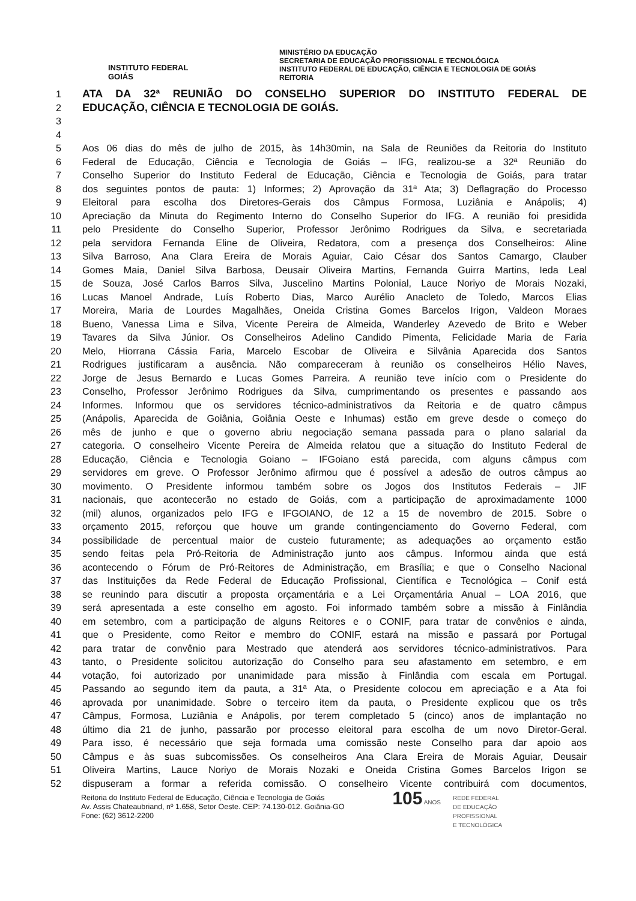INSTITUTO FEDERAL
GOIÁS
MINISTÉRIO DA EDUCAÇÃO
SECRETARIA DE EDUCAÇÃO PROFISSIONAL E TECNOLÓGICA
INSTITUTO FEDERAL DE EDUCAÇÃO, CIÊNCIA E TECNOLOGIA DE GOIÁS
REITORIA
1 ATA DA 32ª REUNIÃO DO CONSELHO SUPERIOR DO INSTITUTO FEDERAL DE
2 EDUCAÇÃO, CIÊNCIA E TECNOLOGIA DE GOIÁS.
3
4
5 Aos 06 dias do mês de julho de 2015, às 14h30min, na Sala de Reuniões da Reitoria do Instituto
6 Federal de Educação, Ciência e Tecnologia de Goiás – IFG, realizou-se a 32ª Reunião do
7 Conselho Superior do Instituto Federal de Educação, Ciência e Tecnologia de Goiás, para tratar
8 dos seguintes pontos de pauta: 1) Informes; 2) Aprovação da 31ª Ata; 3) Deflagração do Processo
9 Eleitoral para escolha dos Diretores-Gerais dos Câmpus Formosa, Luziânia e Anápolis; 4)
10 Apreciação da Minuta do Regimento Interno do Conselho Superior do IFG. A reunião foi presidida
11 pelo Presidente do Conselho Superior, Professor Jerônimo Rodrigues da Silva, e secretariada
12 pela servidora Fernanda Eline de Oliveira, Redatora, com a presença dos Conselheiros: Aline
13 Silva Barroso, Ana Clara Ereira de Morais Aguiar, Caio César dos Santos Camargo, Clauber
14 Gomes Maia, Daniel Silva Barbosa, Deusair Oliveira Martins, Fernanda Guirra Martins, Ieda Leal
15 de Souza, José Carlos Barros Silva, Juscelino Martins Polonial, Lauce Noriyo de Morais Nozaki,
16 Lucas Manoel Andrade, Luís Roberto Dias, Marco Aurélio Anacleto de Toledo, Marcos Elias
17 Moreira, Maria de Lourdes Magalhães, Oneida Cristina Gomes Barcelos Irigon, Valdeon Moraes
18 Bueno, Vanessa Lima e Silva, Vicente Pereira de Almeida, Wanderley Azevedo de Brito e Weber
19 Tavares da Silva Júnior. Os Conselheiros Adelino Candido Pimenta, Felicidade Maria de Faria
20 Melo, Hiorrana Cássia Faria, Marcelo Escobar de Oliveira e Silvânia Aparecida dos Santos
21 Rodrigues justificaram a ausência. Não compareceram à reunião os conselheiros Hélio Naves,
22 Jorge de Jesus Bernardo e Lucas Gomes Parreira. A reunião teve início com o Presidente do
23 Conselho, Professor Jerônimo Rodrigues da Silva, cumprimentando os presentes e passando aos
24 Informes. Informou que os servidores técnico-administrativos da Reitoria e de quatro câmpus
25 (Anápolis, Aparecida de Goiânia, Goiânia Oeste e Inhumas) estão em greve desde o começo do
26 mês de junho e que o governo abriu negociação semana passada para o plano salarial da
27 categoria. O conselheiro Vicente Pereira de Almeida relatou que a situação do Instituto Federal de
28 Educação, Ciência e Tecnologia Goiano – IFGoiano está parecida, com alguns câmpus com
29 servidores em greve. O Professor Jerônimo afirmou que é possível a adesão de outros câmpus ao
30 movimento. O Presidente informou também sobre os Jogos dos Institutos Federais – JIF
31 nacionais, que acontecerão no estado de Goiás, com a participação de aproximadamente 1000
32 (mil) alunos, organizados pelo IFG e IFGOIANO, de 12 a 15 de novembro de 2015. Sobre o
33 orçamento 2015, reforçou que houve um grande contingenciamento do Governo Federal, com
34 possibilidade de percentual maior de custeio futuramente; as adequações ao orçamento estão
35 sendo feitas pela Pró-Reitoria de Administração junto aos câmpus. Informou ainda que está
36 acontecendo o Fórum de Pró-Reitores de Administração, em Brasília; e que o Conselho Nacional
37 das Instituições da Rede Federal de Educação Profissional, Científica e Tecnológica – Conif está
38 se reunindo para discutir a proposta orçamentária e a Lei Orçamentária Anual – LOA 2016, que
39 será apresentada a este conselho em agosto. Foi informado também sobre a missão à Finlândia
40 em setembro, com a participação de alguns Reitores e o CONIF, para tratar de convênios e ainda,
41 que o Presidente, como Reitor e membro do CONIF, estará na missão e passará por Portugal
42 para tratar de convênio para Mestrado que atenderá aos servidores técnico-administrativos. Para
43 tanto, o Presidente solicitou autorização do Conselho para seu afastamento em setembro, e em
44 votação, foi autorizado por unanimidade para missão à Finlândia com escala em Portugal.
45 Passando ao segundo item da pauta, a 31ª Ata, o Presidente colocou em apreciação e a Ata foi
46 aprovada por unanimidade. Sobre o terceiro item da pauta, o Presidente explicou que os três
47 Câmpus, Formosa, Luziânia e Anápolis, por terem completado 5 (cinco) anos de implantação no
48 último dia 21 de junho, passarão por processo eleitoral para escolha de um novo Diretor-Geral.
49 Para isso, é necessário que seja formada uma comissão neste Conselho para dar apoio aos
50 Câmpus e às suas subcomissões. Os conselheiros Ana Clara Ereira de Morais Aguiar, Deusair
51 Oliveira Martins, Lauce Noriyo de Morais Nozaki e Oneida Cristina Gomes Barcelos Irigon se
52 dispuseram a formar a referida comissão. O conselheiro Vicente contribuirá com documentos,
Reitoria do Instituto Federal de Educação, Ciência e Tecnologia de Goiás
Av. Assis Chateaubriand, nº 1.658, Setor Oeste. CEP: 74.130-012. Goiânia-GO
Fone: (62) 3612-2200
105 ANOS REDE FEDERAL
DE EDUCAÇÃO
PROFISSIONAL
E TECNOLÓGICA